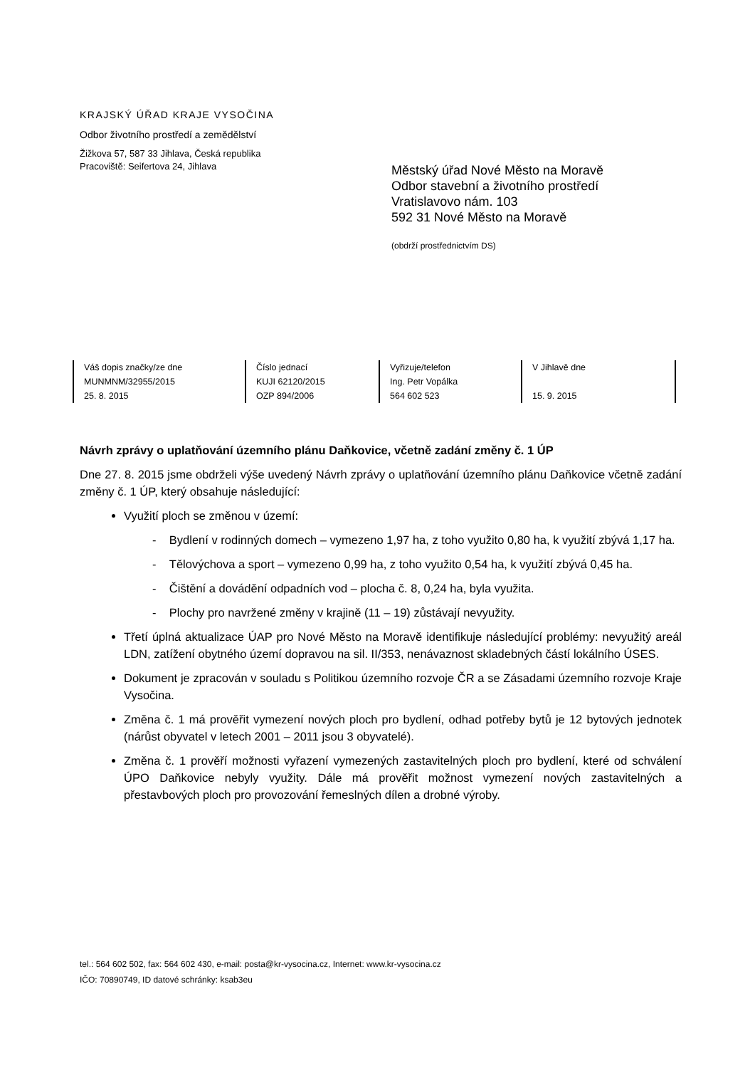KRAJSKÝ ÚŘAD KRAJE VYSOČINA
Odbor životního prostředí a zemědělství
Žižkova 57, 587 33 Jihlava, Česká republika
Pracoviště: Seifertova 24, Jihlava
Městský úřad Nové Město na Moravě
Odbor stavební a životního prostředí
Vratislavovo nám. 103
592 31 Nové Město na Moravě
(obdrží prostřednictvím DS)
| Váš dopis značky/ze dne MUNMNM/32955/2015 25. 8. 2015 | Číslo jednací KUJI 62120/2015 OZP 894/2006 | Vyřizuje/telefon Ing. Petr Vopálka 564 602 523 | V Jihlavě dne 15. 9. 2015 |
Návrh zprávy o uplatňování územního plánu Daňkovice, včetně zadání změny č. 1 ÚP
Dne 27. 8. 2015 jsme obdrželi výše uvedený Návrh zprávy o uplatňování územního plánu Daňkovice včetně zadání změny č. 1 ÚP, který obsahuje následující:
Využití ploch se změnou v území:
- Bydlení v rodinných domech – vymezeno 1,97 ha, z toho využito 0,80 ha, k využití zbývá 1,17 ha.
- Tělovýchova a sport – vymezeno 0,99 ha, z toho využito 0,54 ha, k využití zbývá 0,45 ha.
- Čištění a dovádění odpadních vod – plocha č. 8, 0,24 ha, byla využita.
- Plochy pro navržené změny v krajině (11 – 19) zůstávají nevyužity.
Třetí úplná aktualizace ÚAP pro Nové Město na Moravě identifikuje následující problémy: nevyužitý areál LDN, zatížení obytného území dopravou na sil. II/353, nenávaznost skladebných částí lokálního ÚSES.
Dokument je zpracován v souladu s Politikou územního rozvoje ČR a se Zásadami územního rozvoje Kraje Vysočina.
Změna č. 1 má prověřit vymezení nových ploch pro bydlení, odhad potřeby bytů je 12 bytových jednotek (nárůst obyvatel v letech 2001 – 2011 jsou 3 obyvatelé).
Změna č. 1 prověří možnosti vyřazení vymezených zastavitelných ploch pro bydlení, které od schválení ÚPO Daňkovice nebyly využity. Dále má prověřit možnost vymezení nových zastavitelných a přestavbových ploch pro provozování řemeslných dílen a drobné výroby.
tel.: 564 602 502, fax: 564 602 430, e-mail: posta@kr-vysocina.cz, Internet: www.kr-vysocina.cz
IČO: 70890749, ID datové schránky: ksab3eu